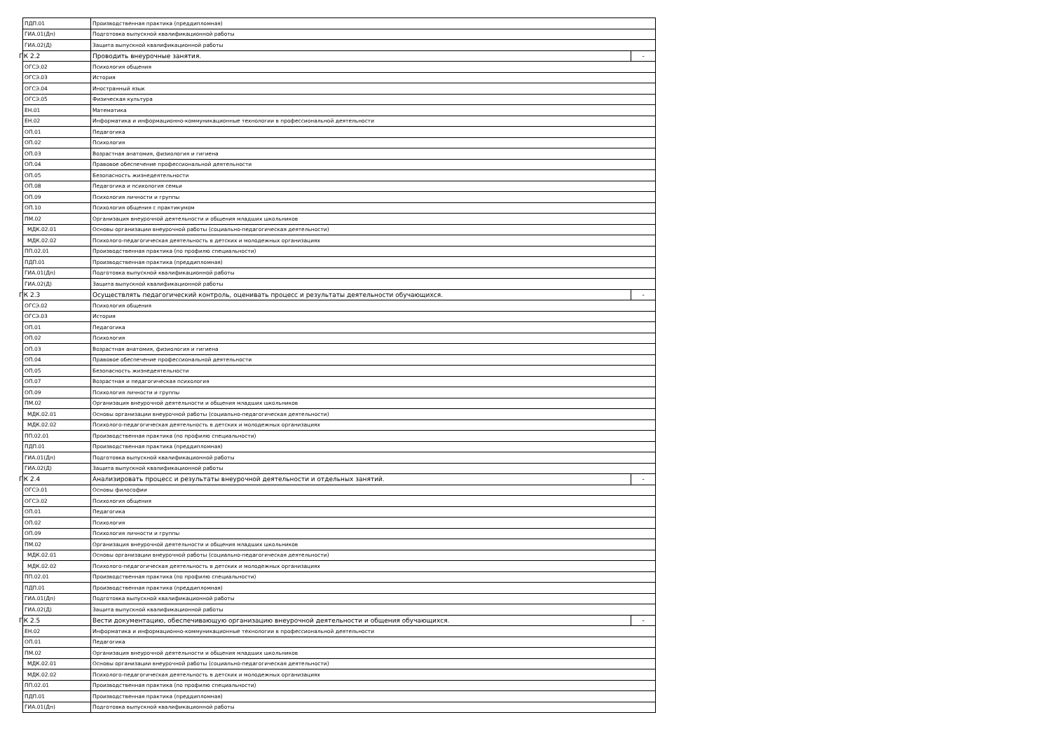| ПДП.01 | Производственная практика (преддипломная) | |
| ГИА.01(Дп) | Подготовка выпускной квалификационной работы | |
| ГИА.02(Д) | Защита выпускной квалификационной работы | |
| ПК 2.2 | Проводить внеурочные занятия. | - |
| ОГСЭ.02 | Психология общения | |
| ОГСЭ.03 | История | |
| ОГСЭ.04 | Иностранный язык | |
| ОГСЭ.05 | Физическая культура | |
| ЕН.01 | Математика | |
| ЕН.02 | Информатика и информационно-коммуникационные технологии в профессиональной деятельности | |
| ОП.01 | Педагогика | |
| ОП.02 | Психология | |
| ОП.03 | Возрастная анатомия, физиология и гигиена | |
| ОП.04 | Правовое обеспечение профессиональной деятельности | |
| ОП.05 | Безопасность жизнедеятельности | |
| ОП.08 | Педагогика и психология семьи | |
| ОП.09 | Психология личности и группы | |
| ОП.10 | Психология общения с практикумом | |
| ПМ.02 | Организация внеурочной деятельности и общения младших школьников | |
| МДК.02.01 | Основы организации внеурочной работы (социально-педагогическая деятельности) | |
| МДК.02.02 | Психолого-педагогическая деятельность в детских и молодежных организациях | |
| ПП.02.01 | Производственная практика (по профилю специальности) | |
| ПДП.01 | Производственная практика (преддипломная) | |
| ГИА.01(Дп) | Подготовка выпускной квалификационной работы | |
| ГИА.02(Д) | Защита выпускной квалификационной работы | |
| ПК 2.3 | Осуществлять педагогический контроль, оценивать процесс и результаты деятельности обучающихся. | - |
| ОГСЭ.02 | Психология общения | |
| ОГСЭ.03 | История | |
| ОП.01 | Педагогика | |
| ОП.02 | Психология | |
| ОП.03 | Возрастная анатомия, физиология и гигиена | |
| ОП.04 | Правовое обеспечение профессиональной деятельности | |
| ОП.05 | Безопасность жизнедеятельности | |
| ОП.07 | Возрастная и педагогическая психология | |
| ОП.09 | Психология личности и группы | |
| ПМ.02 | Организация внеурочной деятельности и общения младших школьников | |
| МДК.02.01 | Основы организации внеурочной работы (социально-педагогическая деятельности) | |
| МДК.02.02 | Психолого-педагогическая деятельность в детских и молодежных организациях | |
| ПП.02.01 | Производственная практика (по профилю специальности) | |
| ПДП.01 | Производственная практика (преддипломная) | |
| ГИА.01(Дп) | Подготовка выпускной квалификационной работы | |
| ГИА.02(Д) | Защита выпускной квалификационной работы | |
| ПК 2.4 | Анализировать процесс и результаты внеурочной деятельности и отдельных занятий. | - |
| ОГСЭ.01 | Основы философии | |
| ОГСЭ.02 | Психология общения | |
| ОП.01 | Педагогика | |
| ОП.02 | Психология | |
| ОП.09 | Психология личности и группы | |
| ПМ.02 | Организация внеурочной деятельности и общения младших школьников | |
| МДК.02.01 | Основы организации внеурочной работы (социально-педагогическая деятельности) | |
| МДК.02.02 | Психолого-педагогическая деятельность в детских и молодежных организациях | |
| ПП.02.01 | Производственная практика (по профилю специальности) | |
| ПДП.01 | Производственная практика (преддипломная) | |
| ГИА.01(Дп) | Подготовка выпускной квалификационной работы | |
| ГИА.02(Д) | Защита выпускной квалификационной работы | |
| ПК 2.5 | Вести документацию, обеспечивающую организацию внеурочной деятельности и общения обучающихся. | - |
| ЕН.02 | Информатика и информационно-коммуникационные технологии в профессиональной деятельности | |
| ОП.01 | Педагогика | |
| ПМ.02 | Организация внеурочной деятельности и общения младших школьников | |
| МДК.02.01 | Основы организации внеурочной работы (социально-педагогическая деятельности) | |
| МДК.02.02 | Психолого-педагогическая деятельность в детских и молодежных организациях | |
| ПП.02.01 | Производственная практика (по профилю специальности) | |
| ПДП.01 | Производственная практика (преддипломная) | |
| ГИА.01(Дп) | Подготовка выпускной квалификационной работы | |